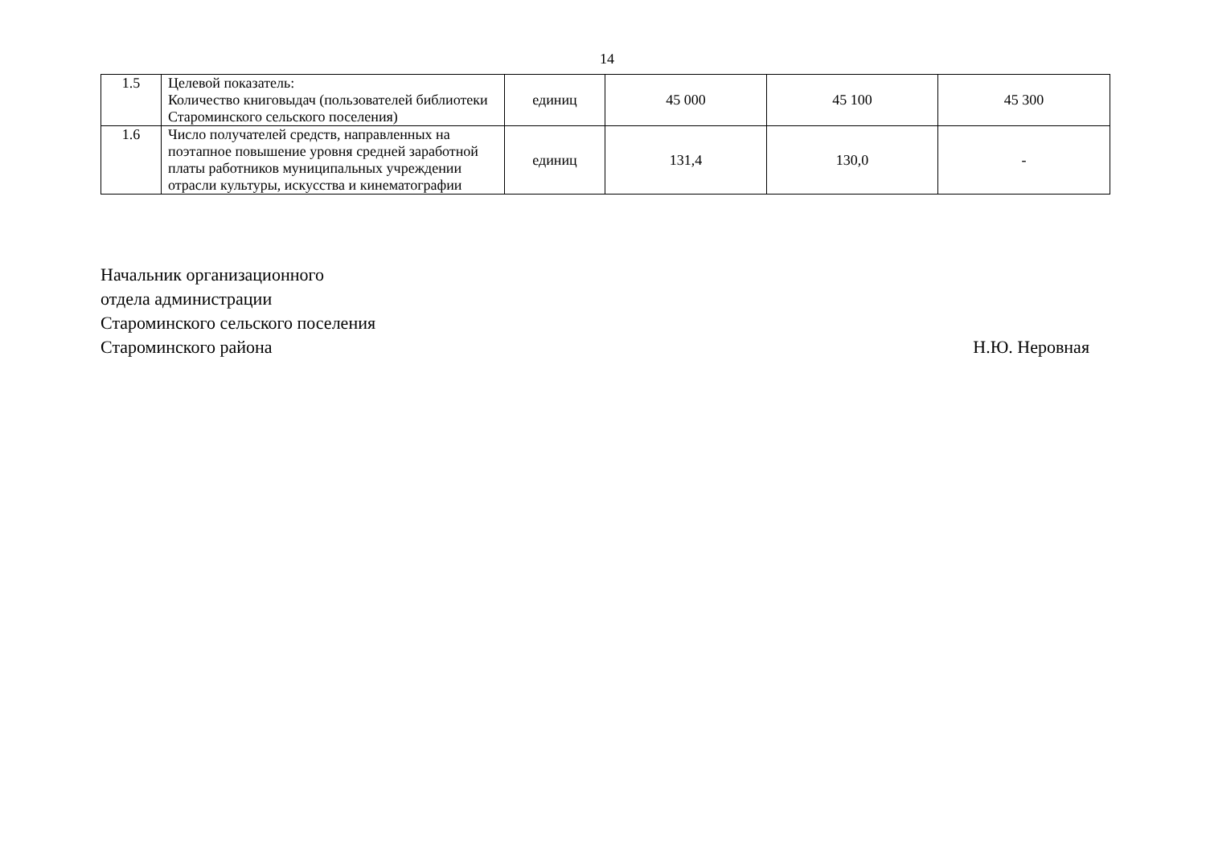14
| 1.5 | Целевой показатель: Количество книговыдач (пользователей библиотеки Староминского сельского поселения) | единиц | 45 000 | 45 100 | 45 300 |
| 1.6 | Число получателей средств, направленных на поэтапное повышение уровня средней заработной платы работников муниципальных учреждении отрасли культуры, искусства и кинематографии | единиц | 131,4 | 130,0 | - |
Начальник организационного
отдела администрации
Староминского сельского поселения
Староминского района Н.Ю. Неровная